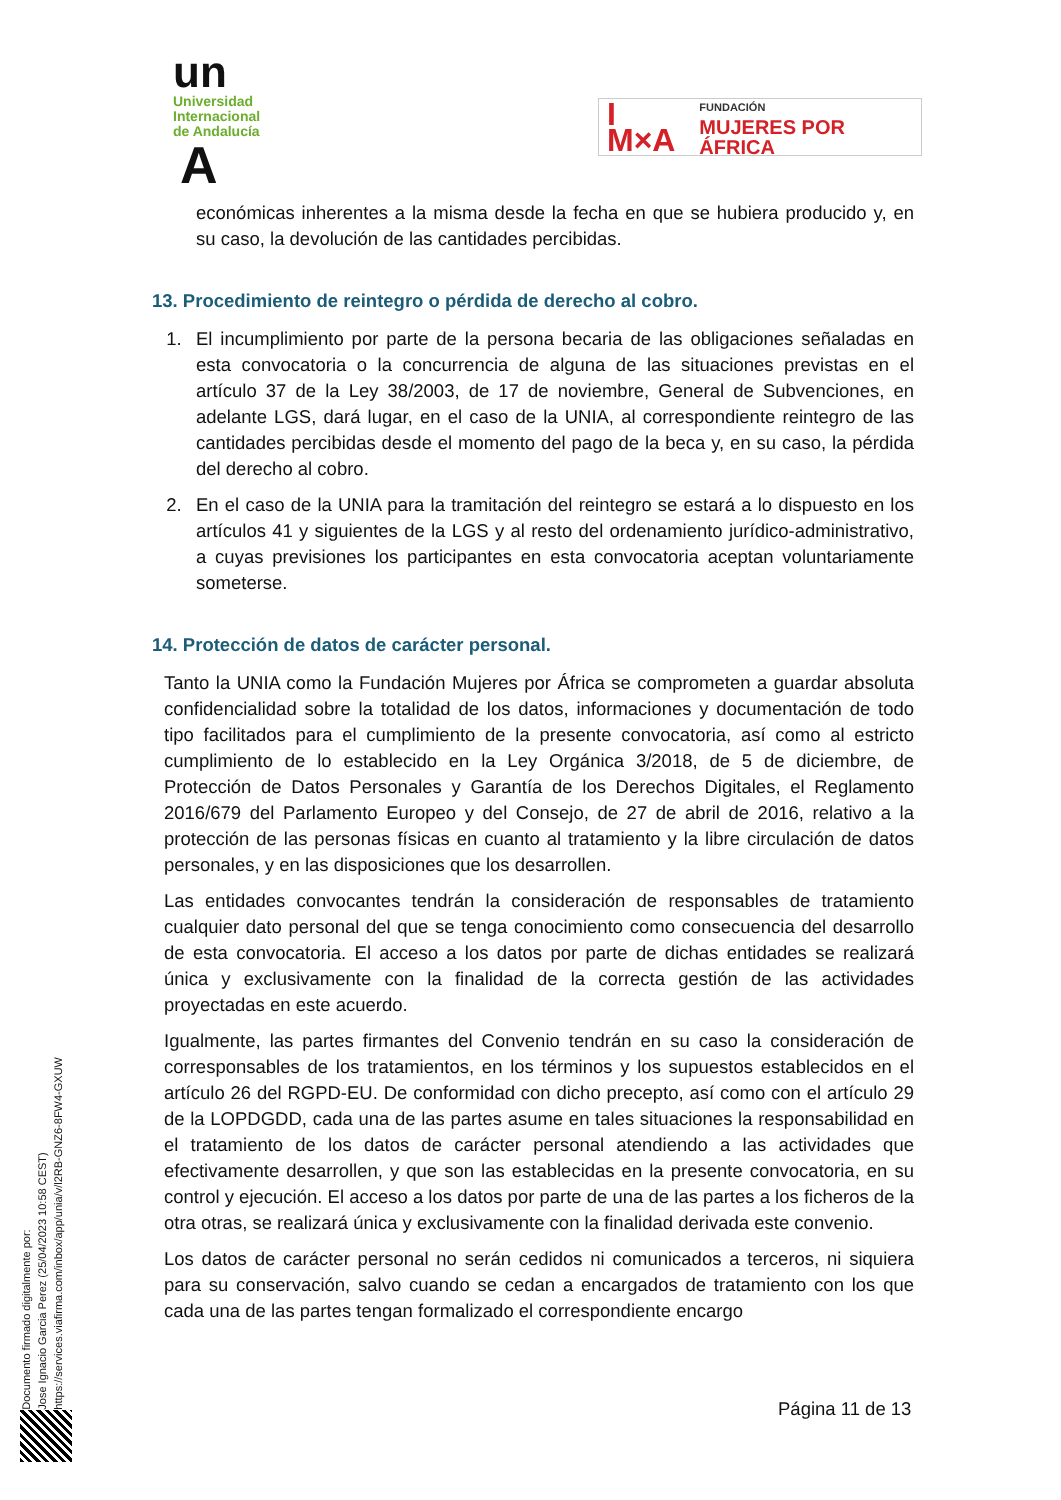un
Universidad
Internacional
de Andalucía
A
I M×A FUNDACIÓN
MUJERES POR ÁFRICA
económicas inherentes a la misma desde la fecha en que se hubiera producido y, en su caso, la devolución de las cantidades percibidas.
13. Procedimiento de reintegro o pérdida de derecho al cobro.
1. El incumplimiento por parte de la persona becaria de las obligaciones señaladas en esta convocatoria o la concurrencia de alguna de las situaciones previstas en el artículo 37 de la Ley 38/2003, de 17 de noviembre, General de Subvenciones, en adelante LGS, dará lugar, en el caso de la UNIA, al correspondiente reintegro de las cantidades percibidas desde el momento del pago de la beca y, en su caso, la pérdida del derecho al cobro.
2. En el caso de la UNIA para la tramitación del reintegro se estará a lo dispuesto en los artículos 41 y siguientes de la LGS y al resto del ordenamiento jurídico-administrativo, a cuyas previsiones los participantes en esta convocatoria aceptan voluntariamente someterse.
14. Protección de datos de carácter personal.
Tanto la UNIA como la Fundación Mujeres por África se comprometen a guardar absoluta confidencialidad sobre la totalidad de los datos, informaciones y documentación de todo tipo facilitados para el cumplimiento de la presente convocatoria, así como al estricto cumplimiento de lo establecido en la Ley Orgánica 3/2018, de 5 de diciembre, de Protección de Datos Personales y Garantía de los Derechos Digitales, el Reglamento 2016/679 del Parlamento Europeo y del Consejo, de 27 de abril de 2016, relativo a la protección de las personas físicas en cuanto al tratamiento y la libre circulación de datos personales, y en las disposiciones que los desarrollen.
Las entidades convocantes tendrán la consideración de responsables de tratamiento cualquier dato personal del que se tenga conocimiento como consecuencia del desarrollo de esta convocatoria. El acceso a los datos por parte de dichas entidades se realizará única y exclusivamente con la finalidad de la correcta gestión de las actividades proyectadas en este acuerdo.
Igualmente, las partes firmantes del Convenio tendrán en su caso la consideración de corresponsables de los tratamientos, en los términos y los supuestos establecidos en el artículo 26 del RGPD-EU. De conformidad con dicho precepto, así como con el artículo 29 de la LOPDGDD, cada una de las partes asume en tales situaciones la responsabilidad en el tratamiento de los datos de carácter personal atendiendo a las actividades que efectivamente desarrollen, y que son las establecidas en la presente convocatoria, en su control y ejecución. El acceso a los datos por parte de una de las partes a los ficheros de la otra otras, se realizará única y exclusivamente con la finalidad derivada este convenio.
Los datos de carácter personal no serán cedidos ni comunicados a terceros, ni siquiera para su conservación, salvo cuando se cedan a encargados de tratamiento con los que cada una de las partes tengan formalizado el correspondiente encargo
Documento firmado digitalmente por:
Jose Ignacio Garcia Perez (25/04/2023 10:58 CEST)
https://services.viafirma.com/inbox/app/unia/v/l2RB-GNZ6-8FW4-GXUW
Página 11 de 13